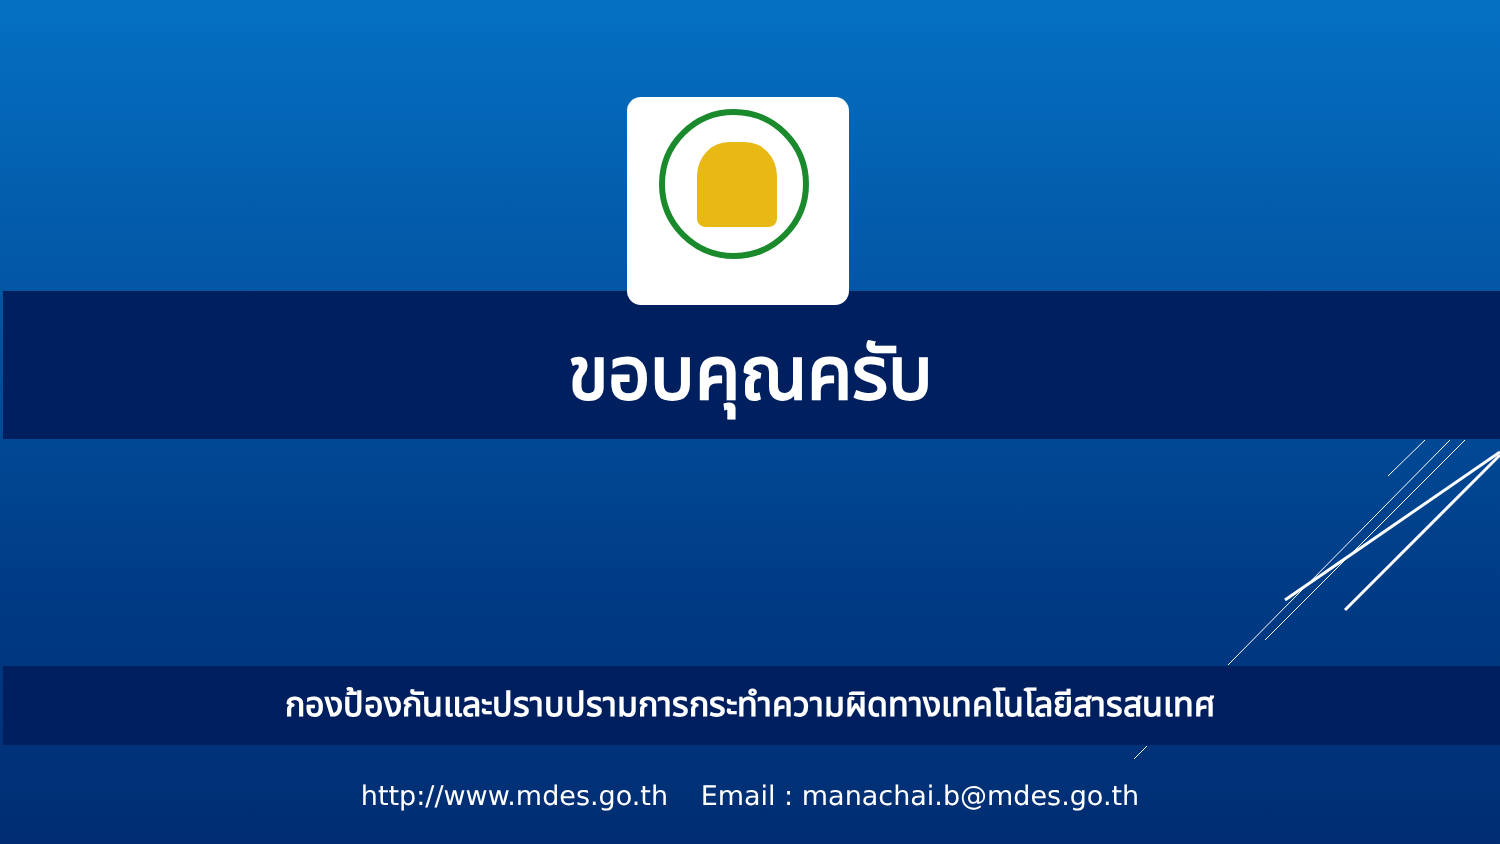ขอบคุณครับ
กองป้องกันและปราบปรามการกระทำความผิดทางเทคโนโลยีสารสนเทศ
http://www.mdes.go.th Email : manachai.b@mdes.go.th